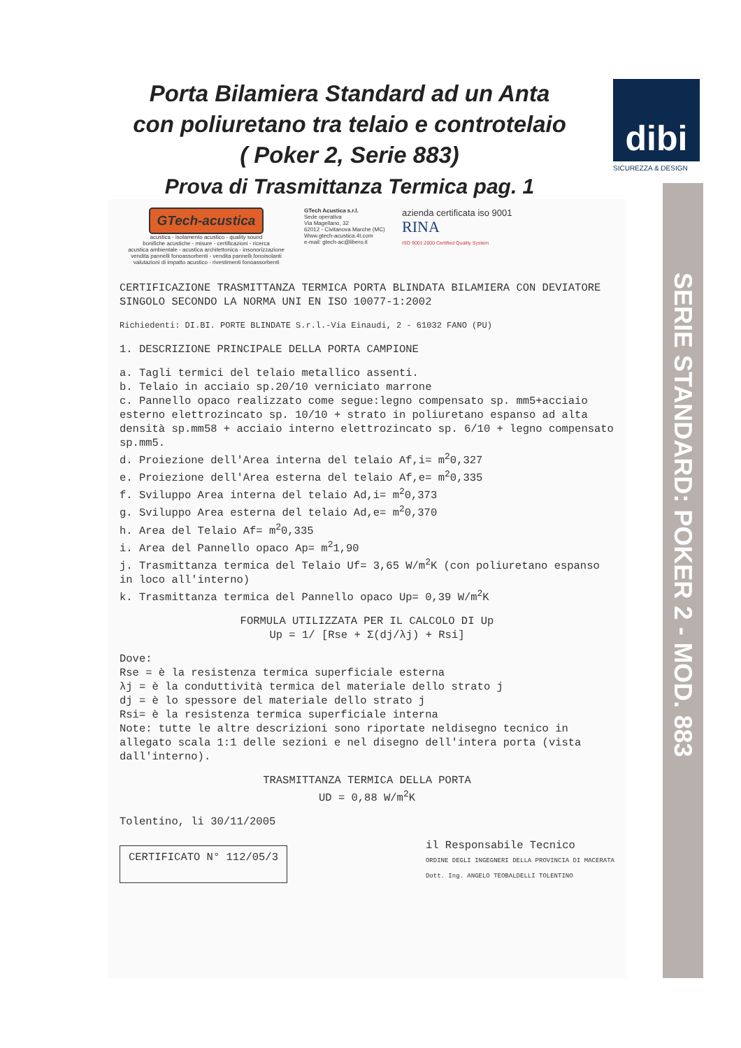Porta Bilamiera Standard ad un Anta
con poliuretano tra telaio e controtelaio
( Poker 2, Serie 883)
Prova di Trasmittanza Termica pag. 1
dibi
SICUREZZA & DESIGN
SERIE STANDARD: POKER 2 - MOD. 883
GTech-acustica
acustica - isolamento acustico - quality sound
bonifiche acustiche - misure - certificazioni - ricerca
acustica ambientale - acustica architettonica - insonorizzazione
vendita pannelli fonoassorbenti - vendita pannelli fonoisolanti
valutazioni di impatto acustico - rivestimenti fonoassorbenti
GTech Acustica s.r.l.
Sede operativa
Via Magellano, 32
62012 - Civitanova Marche (MC)
Www.gtech-acustica.4t.com
e-mail: gtech-ac@libero.it
azienda certificata iso 9001
RINA
ISO 9001:2000 Certified Quality System
CERTIFICAZIONE TRASMITTANZA TERMICA PORTA BLINDATA BILAMIERA CON DEVIATORE SINGOLO SECONDO LA NORMA UNI EN ISO 10077-1:2002
Richiedenti: DI.BI. PORTE BLINDATE S.r.l.-Via Einaudi, 2 - 61032 FANO (PU)
1. DESCRIZIONE PRINCIPALE DELLA PORTA CAMPIONE
a. Tagli termici del telaio metallico assenti.
b. Telaio in acciaio sp.20/10 verniciato marrone
c. Pannello opaco realizzato come segue:legno compensato sp. mm5+acciaio esterno elettrozincato sp. 10/10 + strato in poliuretano espanso ad alta densità sp.mm58 + acciaio interno elettrozincato sp. 6/10 + legno compensato sp.mm5.
d. Proiezione dell'Area interna del telaio Af,i= m<sup>2</sup>0,327
e. Proiezione dell'Area esterna del telaio Af,e= m<sup>2</sup>0,335
f. Sviluppo Area interna del telaio Ad,i= m<sup>2</sup>0,373
g. Sviluppo Area esterna del telaio Ad,e= m<sup>2</sup>0,370
h. Area del Telaio Af= m<sup>2</sup>0,335
i. Area del Pannello opaco Ap= m<sup>2</sup>1,90
j. Trasmittanza termica del Telaio Uf= 3,65 W/m<sup>2</sup>K (con poliuretano espanso in loco all'interno)
k. Trasmittanza termica del Pannello opaco Up= 0,39 W/m<sup>2</sup>K
FORMULA UTILIZZATA PER IL CALCOLO DI Up
Up = 1/ [Rse + Σ(dj/λj) + Rsi]
Dove:
Rse = è la resistenza termica superficiale esterna
λj = è la conduttività termica del materiale dello strato j
dj = è lo spessore del materiale dello strato j
Rsi= è la resistenza termica superficiale interna
Note: tutte le altre descrizioni sono riportate neldisegno tecnico in allegato scala 1:1 delle sezioni e nel disegno dell'intera porta (vista dall'interno).
TRASMITTANZA TERMICA DELLA PORTA
UD = 0,88 W/m<sup>2</sup>K
Tolentino, li 30/11/2005
CERTIFICATO N° 112/05/3
il Responsabile Tecnico
ORDINE DEGLI INGEGNERI DELLA PROVINCIA DI MACERATA
Dott. Ing. ANGELO TEOBALDELLI TOLENTINO